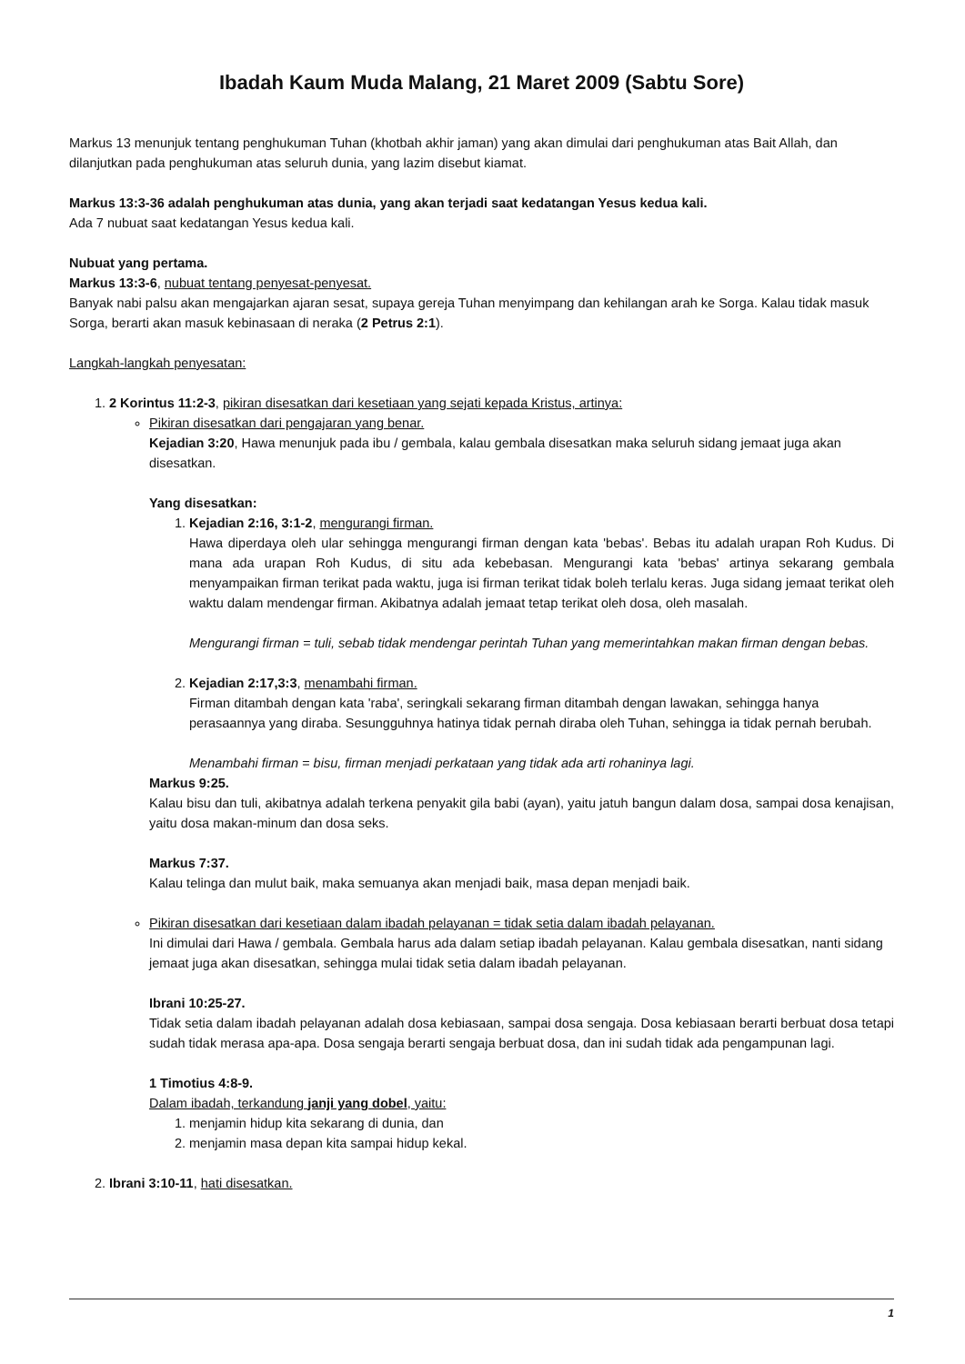Ibadah Kaum Muda Malang, 21 Maret 2009 (Sabtu Sore)
Markus 13 menunjuk tentang penghukuman Tuhan (khotbah akhir jaman) yang akan dimulai dari penghukuman atas Bait Allah, dan dilanjutkan pada penghukuman atas seluruh dunia, yang lazim disebut kiamat.
Markus 13:3-36 adalah penghukuman atas dunia, yang akan terjadi saat kedatangan Yesus kedua kali.
Ada 7 nubuat saat kedatangan Yesus kedua kali.
Nubuat yang pertama.
Markus 13:3-6, nubuat tentang penyesat-penyesat.
Banyak nabi palsu akan mengajarkan ajaran sesat, supaya gereja Tuhan menyimpang dan kehilangan arah ke Sorga. Kalau tidak masuk Sorga, berarti akan masuk kebinasaan di neraka (2 Petrus 2:1).
Langkah-langkah penyesatan:
1. 2 Korintus 11:2-3, pikiran disesatkan dari kesetiaan yang sejati kepada Kristus, artinya:
Pikiran disesatkan dari pengajaran yang benar.
Kejadian 3:20, Hawa menunjuk pada ibu / gembala, kalau gembala disesatkan maka seluruh sidang jemaat juga akan disesatkan.
Yang disesatkan:
1. Kejadian 2:16, 3:1-2, mengurangi firman.
Hawa diperdaya oleh ular sehingga mengurangi firman dengan kata 'bebas'. Bebas itu adalah urapan Roh Kudus. Di mana ada urapan Roh Kudus, di situ ada kebebasan. Mengurangi kata 'bebas' artinya sekarang gembala menyampaikan firman terikat pada waktu, juga isi firman terikat tidak boleh terlalu keras. Juga sidang jemaat terikat oleh waktu dalam mendengar firman. Akibatnya adalah jemaat tetap terikat oleh dosa, oleh masalah.
Mengurangi firman = tuli, sebab tidak mendengar perintah Tuhan yang memerintahkan makan firman dengan bebas.
2. Kejadian 2:17,3:3, menambahi firman.
Firman ditambah dengan kata 'raba', seringkali sekarang firman ditambah dengan lawakan, sehingga hanya perasaannya yang diraba. Sesungguhnya hatinya tidak pernah diraba oleh Tuhan, sehingga ia tidak pernah berubah.
Menambahi firman = bisu, firman menjadi perkataan yang tidak ada arti rohaninya lagi.
Markus 9:25.
Kalau bisu dan tuli, akibatnya adalah terkena penyakit gila babi (ayan), yaitu jatuh bangun dalam dosa, sampai dosa kenajisan, yaitu dosa makan-minum dan dosa seks.
Markus 7:37.
Kalau telinga dan mulut baik, maka semuanya akan menjadi baik, masa depan menjadi baik.
Pikiran disesatkan dari kesetiaan dalam ibadah pelayanan = tidak setia dalam ibadah pelayanan.
Ini dimulai dari Hawa / gembala. Gembala harus ada dalam setiap ibadah pelayanan. Kalau gembala disesatkan, nanti sidang jemaat juga akan disesatkan, sehingga mulai tidak setia dalam ibadah pelayanan.
Ibrani 10:25-27.
Tidak setia dalam ibadah pelayanan adalah dosa kebiasaan, sampai dosa sengaja. Dosa kebiasaan berarti berbuat dosa tetapi sudah tidak merasa apa-apa. Dosa sengaja berarti sengaja berbuat dosa, dan ini sudah tidak ada pengampunan lagi.
1 Timotius 4:8-9.
Dalam ibadah, terkandung janji yang dobel, yaitu:
1. menjamin hidup kita sekarang di dunia, dan
2. menjamin masa depan kita sampai hidup kekal.
2. Ibrani 3:10-11, hati disesatkan.
1